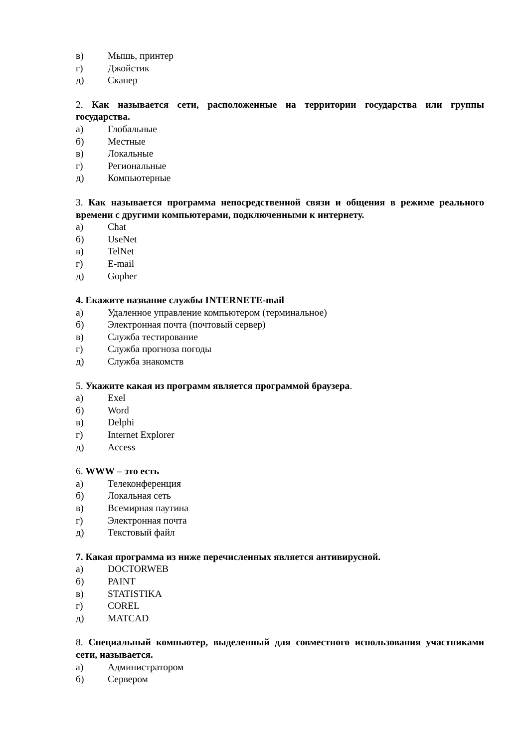в) Мышь, принтер
г) Джойстик
д) Сканер
2. Как называется сети, расположенные на территории государства или группы государства.
а) Глобальные
б) Местные
в) Локальные
г) Региональные
д) Компьютерные
3. Как называется программа непосредственной связи и общения в режиме реального времени с другими компьютерами, подключенными к интернету.
а) Chat
б) UseNet
в) TelNet
г) E-mail
д) Gopher
4. Екажите название службы INTERNETE-mail
а) Удаленное управление компьютером (терминальное)
б) Электронная почта (почтовый сервер)
в) Служба тестирование
г) Служба прогноза погоды
д) Служба знакомств
5. Укажите какая из программ является программой браузера.
а) Exel
б) Word
в) Delphi
г) Internet Explorer
д) Access
6. WWW – это есть
а) Телеконференция
б) Локальная сеть
в) Всемирная паутина
г) Электронная почта
д) Текстовый файл
7. Какая программа из ниже перечисленных является антивирусной.
а) DOCTORWEB
б) PAINT
в) STATISTIKA
г) COREL
д) MATCAD
8. Специальный компьютер, выделенный для совместного использования участниками сети, называется.
а) Администратором
б) Сервером